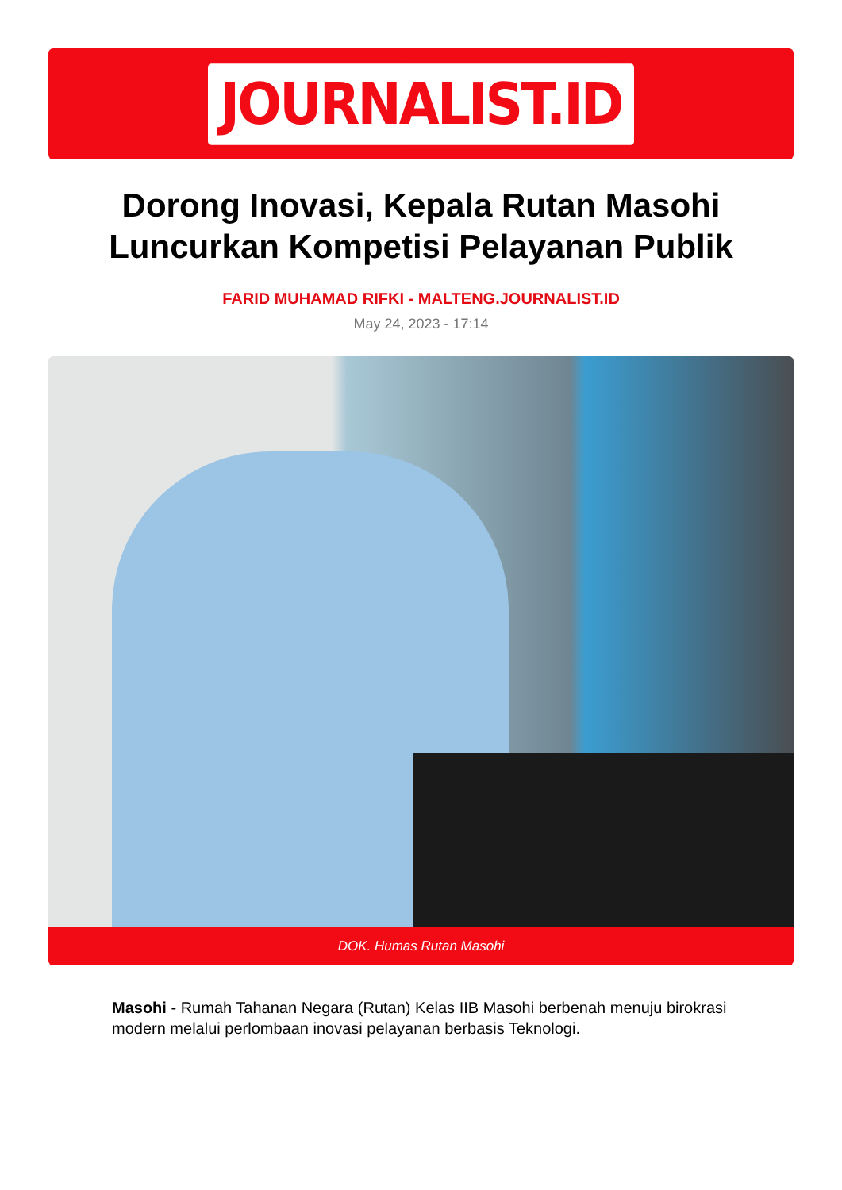JOURNALIST.ID
Dorong Inovasi, Kepala Rutan Masohi Luncurkan Kompetisi Pelayanan Publik
FARID MUHAMAD RIFKI - MALTENG.JOURNALIST.ID
May 24, 2023 - 17:14
DOK. Humas Rutan Masohi
Masohi - Rumah Tahanan Negara (Rutan) Kelas IIB Masohi berbenah menuju birokrasi modern melalui perlombaan inovasi pelayanan berbasis Teknologi.